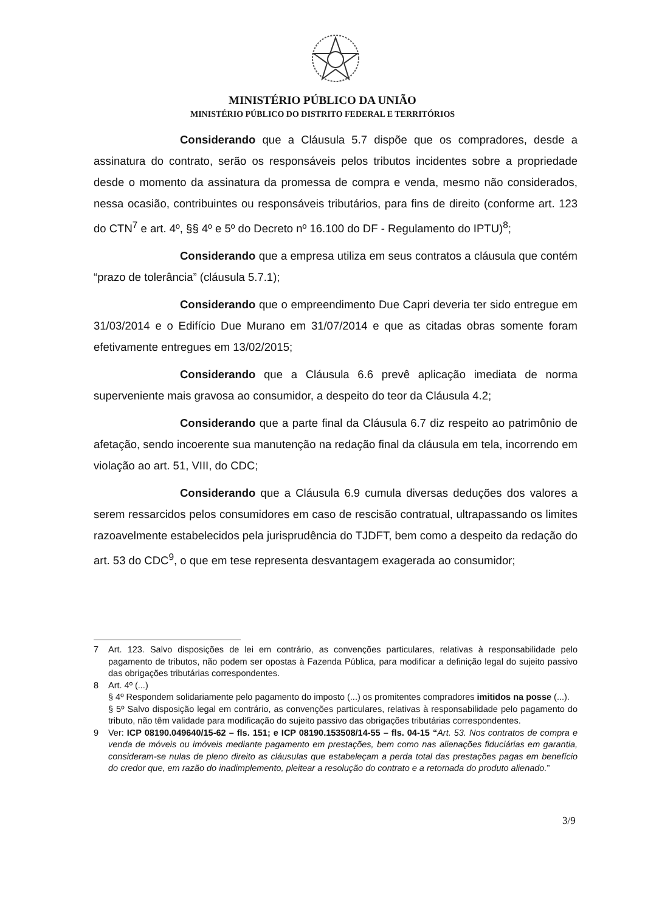MINISTÉRIO PÚBLICO DA UNIÃO
MINISTÉRIO PÚBLICO DO DISTRITO FEDERAL E TERRITÓRIOS
Considerando que a Cláusula 5.7 dispõe que os compradores, desde a assinatura do contrato, serão os responsáveis pelos tributos incidentes sobre a propriedade desde o momento da assinatura da promessa de compra e venda, mesmo não considerados, nessa ocasião, contribuintes ou responsáveis tributários, para fins de direito (conforme art. 123 do CTN<sup>7</sup> e art. 4º, §§ 4º e 5º do Decreto nº 16.100 do DF - Regulamento do IPTU)<sup>8</sup>;
Considerando que a empresa utiliza em seus contratos a cláusula que contém “prazo de tolerância” (cláusula 5.7.1);
Considerando que o empreendimento Due Capri deveria ter sido entregue em 31/03/2014 e o Edifício Due Murano em 31/07/2014 e que as citadas obras somente foram efetivamente entregues em 13/02/2015;
Considerando que a Cláusula 6.6 prevê aplicação imediata de norma superveniente mais gravosa ao consumidor, a despeito do teor da Cláusula 4.2;
Considerando que a parte final da Cláusula 6.7 diz respeito ao patrimônio de afetação, sendo incoerente sua manutenção na redação final da cláusula em tela, incorrendo em violação ao art. 51, VIII, do CDC;
Considerando que a Cláusula 6.9 cumula diversas deduções dos valores a serem ressarcidos pelos consumidores em caso de rescisão contratual, ultrapassando os limites razoavelmente estabelecidos pela jurisprudência do TJDFT, bem como a despeito da redação do art. 53 do CDC<sup>9</sup>, o que em tese representa desvantagem exagerada ao consumidor;
7 Art. 123. Salvo disposições de lei em contrário, as convenções particulares, relativas à responsabilidade pelo pagamento de tributos, não podem ser opostas à Fazenda Pública, para modificar a definição legal do sujeito passivo das obrigações tributárias correspondentes.
8 Art. 4º (...)
§ 4º Respondem solidariamente pelo pagamento do imposto (...) os promitentes compradores imitidos na posse (...).
§ 5º Salvo disposição legal em contrário, as convenções particulares, relativas à responsabilidade pelo pagamento do tributo, não têm validade para modificação do sujeito passivo das obrigações tributárias correspondentes.
9 Ver: ICP 08190.049640/15-62 – fls. 151; e ICP 08190.153508/14-55 – fls. 04-15 “Art. 53. Nos contratos de compra e venda de móveis ou imóveis mediante pagamento em prestações, bem como nas alienações fiduciárias em garantia, consideram-se nulas de pleno direito as cláusulas que estabeleçam a perda total das prestações pagas em benefício do credor que, em razão do inadimplemento, pleitear a resolução do contrato e a retomada do produto alienado.”
3/9